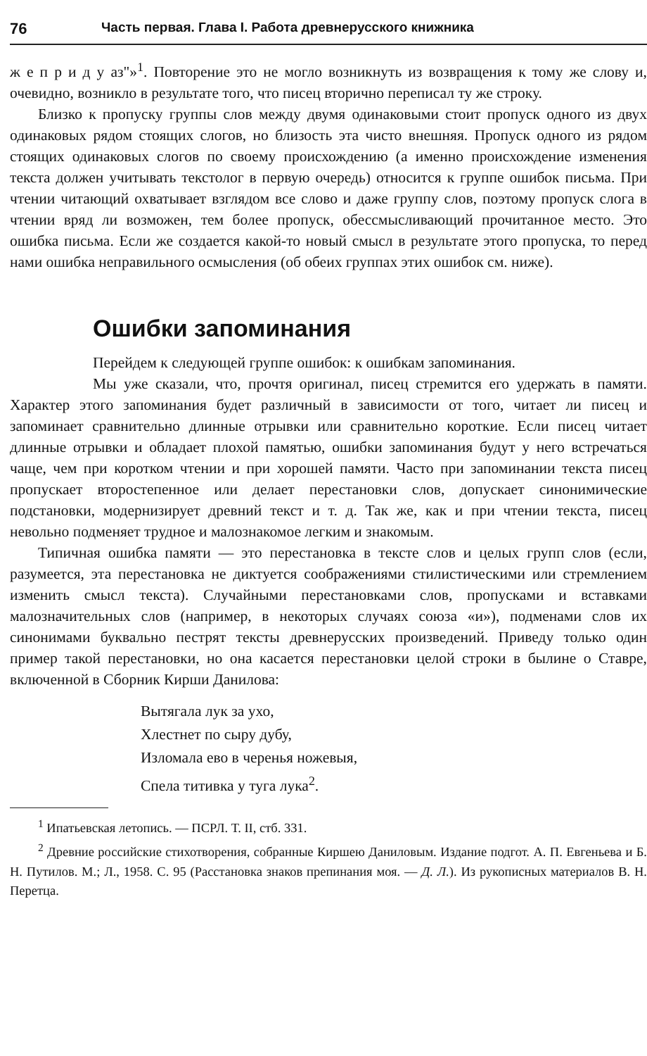76 Часть первая. Глава I. Работа древнерусского книжника
ж е п р и д у аз"»<sup>1</sup>. Повторение это не могло возникнуть из возвращения к тому же слову и, очевидно, возникло в результате того, что писец вторично переписал ту же строку.
Близко к пропуску группы слов между двумя одинаковыми стоит пропуск одного из двух одинаковых рядом стоящих слогов, но близость эта чисто внешняя. Пропуск одного из рядом стоящих одинаковых слогов по своему происхождению (а именно происхождение изменения текста должен учитывать текстолог в первую очередь) относится к группе ошибок письма. При чтении читающий охватывает взглядом все слово и даже группу слов, поэтому пропуск слога в чтении вряд ли возможен, тем более пропуск, обессмысливающий прочитанное место. Это ошибка письма. Если же создается какой-то новый смысл в результате этого пропуска, то перед нами ошибка неправильного осмысления (об обеих группах этих ошибок см. ниже).
Ошибки запоминания
Перейдем к следующей группе ошибок: к ошибкам запоминания.
Мы уже сказали, что, прочтя оригинал, писец стремится его удержать в памяти. Характер этого запоминания будет различный в зависимости от того, читает ли писец и запоминает сравнительно длинные отрывки или сравнительно короткие. Если писец читает длинные отрывки и обладает плохой памятью, ошибки запоминания будут у него встречаться чаще, чем при коротком чтении и при хорошей памяти. Часто при запоминании текста писец пропускает второстепенное или делает перестановки слов, допускает синонимические подстановки, модернизирует древний текст и т. д. Так же, как и при чтении текста, писец невольно подменяет трудное и малознакомое легким и знакомым.
Типичная ошибка памяти — это перестановка в тексте слов и целых групп слов (если, разумеется, эта перестановка не диктуется соображениями стилистическими или стремлением изменить смысл текста). Случайными перестановками слов, пропусками и вставками малозначительных слов (например, в некоторых случаях союза «и»), подменами слов их синонимами буквально пестрят тексты древнерусских произведений. Приведу только один пример такой перестановки, но она касается перестановки целой строки в былине о Ставре, включенной в Сборник Кирши Данилова:
Вытягала лук за ухо,
Хлестнет по сыру дубу,
Изломала ево в черенья ножевыя,
Спела титивка у туга лука<sup>2</sup>.
<sup>1</sup> Ипатьевская летопись. — ПСРЛ. Т. II, стб. 331.
<sup>2</sup> Древние российские стихотворения, собранные Киршею Даниловым. Издание подгот. А. П. Евгеньева и Б. Н. Путилов. М.; Л., 1958. С. 95 (Расстановка знаков препинания моя. — Д. Л.). Из рукописных материалов В. Н. Перетца.